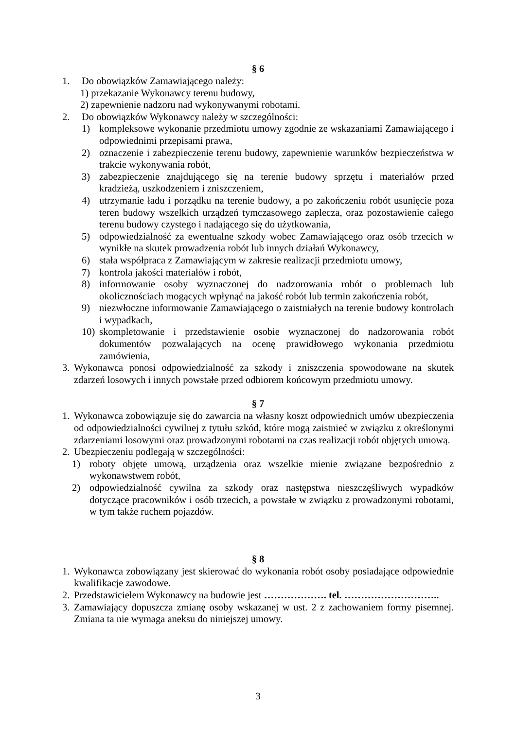§ 6
1. Do obowiązków Zamawiającego należy:
1) przekazanie Wykonawcy terenu budowy,
2) zapewnienie nadzoru nad wykonywanymi robotami.
2. Do obowiązków Wykonawcy należy w szczególności:
1) kompleksowe wykonanie przedmiotu umowy zgodnie ze wskazaniami Zamawiającego i odpowiednimi przepisami prawa,
2) oznaczenie i zabezpieczenie terenu budowy, zapewnienie warunków bezpieczeństwa w trakcie wykonywania robót,
3) zabezpieczenie znajdującego się na terenie budowy sprzętu i materiałów przed kradzieżą, uszkodzeniem i zniszczeniem,
4) utrzymanie ładu i porządku na terenie budowy, a po zakończeniu robót usunięcie poza teren budowy wszelkich urządzeń tymczasowego zaplecza, oraz pozostawienie całego terenu budowy czystego i nadającego się do użytkowania,
5) odpowiedzialność za ewentualne szkody wobec Zamawiającego oraz osób trzecich w wynikłe na skutek prowadzenia robót lub innych działań Wykonawcy,
6) stała współpraca z Zamawiającym w zakresie realizacji przedmiotu umowy,
7) kontrola jakości materiałów i robót,
8) informowanie osoby wyznaczonej do nadzorowania robót o problemach lub okolicznościach mogących wpłynąć na jakość robót lub termin zakończenia robót,
9) niezwłoczne informowanie Zamawiającego o zaistniałych na terenie budowy kontrolach i wypadkach,
10) skompletowanie i przedstawienie osobie wyznaczonej do nadzorowania robót dokumentów pozwalających na ocenę prawidłowego wykonania przedmiotu zamówienia,
3. Wykonawca ponosi odpowiedzialność za szkody i zniszczenia spowodowane na skutek zdarzeń losowych i innych powstałe przed odbiorem końcowym przedmiotu umowy.
§ 7
1. Wykonawca zobowiązuje się do zawarcia na własny koszt odpowiednich umów ubezpieczenia od odpowiedzialności cywilnej z tytułu szkód, które mogą zaistnieć w związku z określonymi zdarzeniami losowymi oraz prowadzonymi robotami na czas realizacji robót objętych umową.
2. Ubezpieczeniu podlegają w szczególności:
1) roboty objęte umową, urządzenia oraz wszelkie mienie związane bezpośrednio z wykonawstwem robót,
2) odpowiedzialność cywilna za szkody oraz następstwa nieszczęśliwych wypadków dotyczące pracowników i osób trzecich, a powstałe w związku z prowadzonymi robotami, w tym także ruchem pojazdów.
§ 8
1. Wykonawca zobowiązany jest skierować do wykonania robót osoby posiadające odpowiednie kwalifikacje zawodowe.
2. Przedstawicielem Wykonawcy na budowie jest ………………. tel. ………………………..
3. Zamawiający dopuszcza zmianę osoby wskazanej w ust. 2 z zachowaniem formy pisemnej. Zmiana ta nie wymaga aneksu do niniejszej umowy.
3